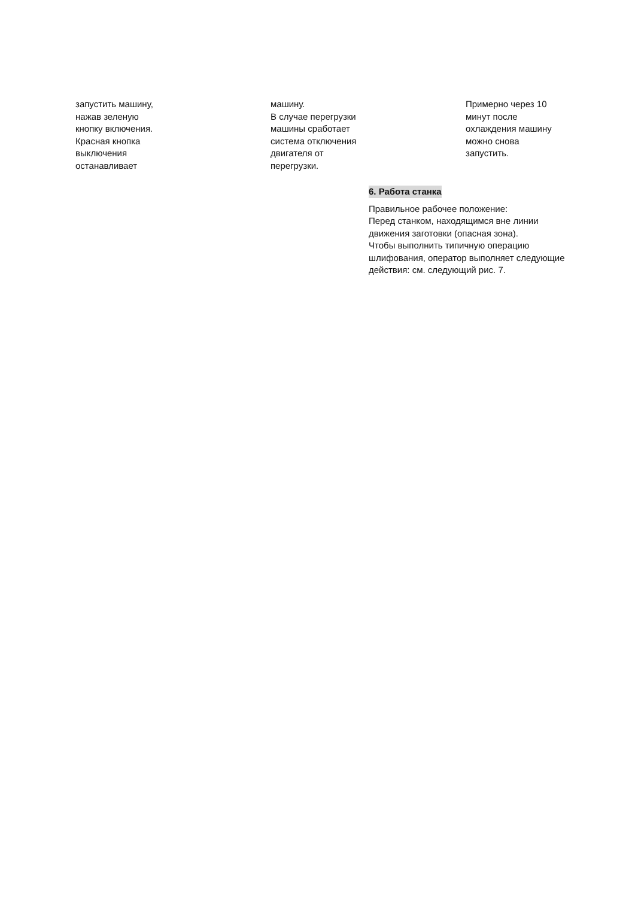запустить машину,
нажав зеленую
кнопку включения.
Красная кнопка
выключения
останавливает
машину.
В случае перегрузки
машины сработает
система отключения
двигателя от
перегрузки.
Примерно через 10
минут после
охлаждения машину
можно снова
запустить.
6. Работа станка
Правильное рабочее положение:
Перед станком, находящимся вне линии движения заготовки (опасная зона).
Чтобы выполнить типичную операцию шлифования, оператор выполняет следующие действия: см. следующий рис. 7.